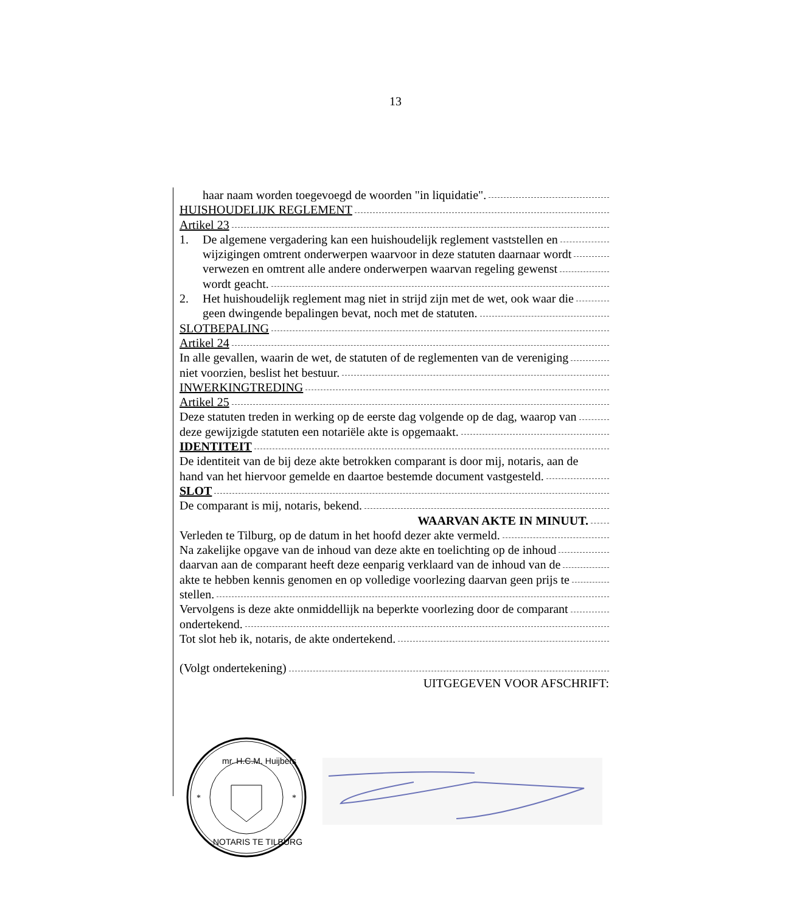13
haar naam worden toegevoegd de woorden "in liquidatie".
HUISHOUDELIJK REGLEMENT
Artikel 23
1. De algemene vergadering kan een huishoudelijk reglement vaststellen en
wijzigingen omtrent onderwerpen waarvoor in deze statuten daarnaar wordt
verwezen en omtrent alle andere onderwerpen waarvan regeling gewenst
wordt geacht.
2. Het huishoudelijk reglement mag niet in strijd zijn met de wet, ook waar die
geen dwingende bepalingen bevat, noch met de statuten.
SLOTBEPALING
Artikel 24
In alle gevallen, waarin de wet, de statuten of de reglementen van de vereniging
niet voorzien, beslist het bestuur.
INWERKINGTREDING
Artikel 25
Deze statuten treden in werking op de eerste dag volgende op de dag, waarop van
deze gewijzigde statuten een notariële akte is opgemaakt.
IDENTITEIT
De identiteit van de bij deze akte betrokken comparant is door mij, notaris, aan de
hand van het hiervoor gemelde en daartoe bestemde document vastgesteld.
SLOT
De comparant is mij, notaris, bekend.
WAARVAN AKTE IN MINUUT.
Verleden te Tilburg, op de datum in het hoofd dezer akte vermeld.
Na zakelijke opgave van de inhoud van deze akte en toelichting op de inhoud
daarvan aan de comparant heeft deze eenparig verklaard van de inhoud van de
akte te hebben kennis genomen en op volledige voorlezing daarvan geen prijs te
stellen.
Vervolgens is deze akte onmiddellijk na beperkte voorlezing door de comparant
ondertekend.
Tot slot heb ik, notaris, de akte ondertekend.
(Volgt ondertekening)
UITGEGEVEN VOOR AFSCHRIFT:
mr. H.C.M. Huijbers
NOTARIS TE TILBURG
*
*